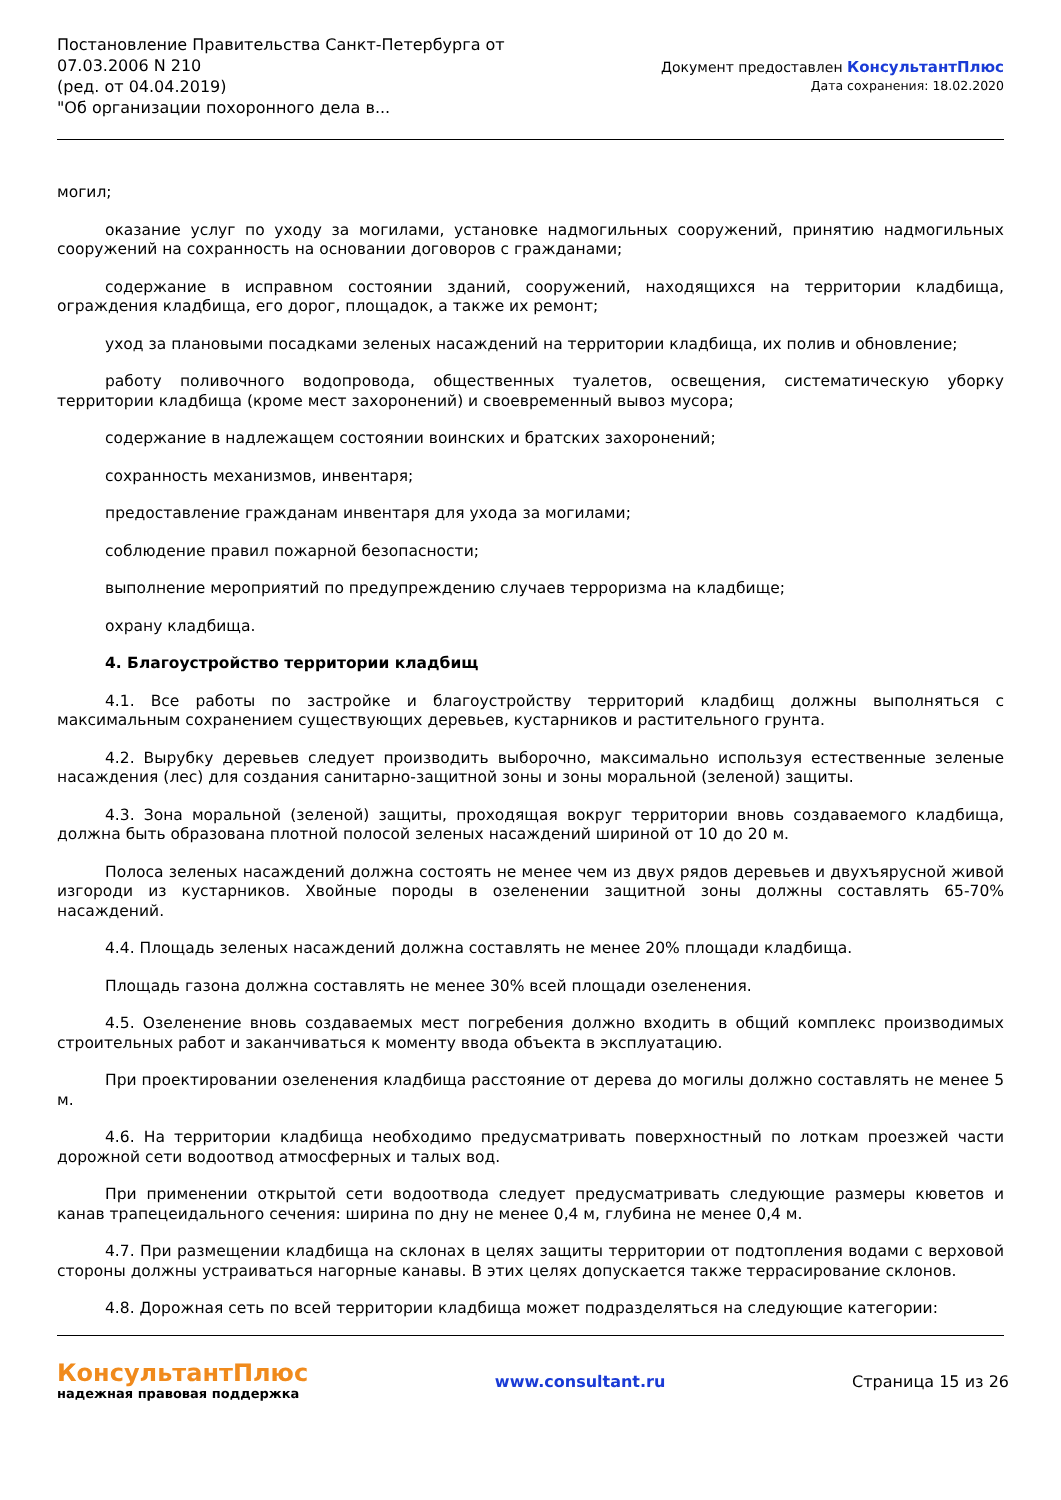Постановление Правительства Санкт-Петербурга от
07.03.2006 N 210
(ред. от 04.04.2019)
"Об организации похоронного дела в...
Документ предоставлен КонсультантПлюс
Дата сохранения: 18.02.2020
могил;
оказание услуг по уходу за могилами, установке надмогильных сооружений, принятию надмогильных сооружений на сохранность на основании договоров с гражданами;
содержание в исправном состоянии зданий, сооружений, находящихся на территории кладбища, ограждения кладбища, его дорог, площадок, а также их ремонт;
уход за плановыми посадками зеленых насаждений на территории кладбища, их полив и обновление;
работу поливочного водопровода, общественных туалетов, освещения, систематическую уборку территории кладбища (кроме мест захоронений) и своевременный вывоз мусора;
содержание в надлежащем состоянии воинских и братских захоронений;
сохранность механизмов, инвентаря;
предоставление гражданам инвентаря для ухода за могилами;
соблюдение правил пожарной безопасности;
выполнение мероприятий по предупреждению случаев терроризма на кладбище;
охрану кладбища.
4. Благоустройство территории кладбищ
4.1. Все работы по застройке и благоустройству территорий кладбищ должны выполняться с максимальным сохранением существующих деревьев, кустарников и растительного грунта.
4.2. Вырубку деревьев следует производить выборочно, максимально используя естественные зеленые насаждения (лес) для создания санитарно-защитной зоны и зоны моральной (зеленой) защиты.
4.3. Зона моральной (зеленой) защиты, проходящая вокруг территории вновь создаваемого кладбища, должна быть образована плотной полосой зеленых насаждений шириной от 10 до 20 м.
Полоса зеленых насаждений должна состоять не менее чем из двух рядов деревьев и двухъярусной живой изгороди из кустарников. Хвойные породы в озеленении защитной зоны должны составлять 65-70% насаждений.
4.4. Площадь зеленых насаждений должна составлять не менее 20% площади кладбища.
Площадь газона должна составлять не менее 30% всей площади озеленения.
4.5. Озеленение вновь создаваемых мест погребения должно входить в общий комплекс производимых строительных работ и заканчиваться к моменту ввода объекта в эксплуатацию.
При проектировании озеленения кладбища расстояние от дерева до могилы должно составлять не менее 5 м.
4.6. На территории кладбища необходимо предусматривать поверхностный по лоткам проезжей части дорожной сети водоотвод атмосферных и талых вод.
При применении открытой сети водоотвода следует предусматривать следующие размеры кюветов и канав трапецеидального сечения: ширина по дну не менее 0,4 м, глубина не менее 0,4 м.
4.7. При размещении кладбища на склонах в целях защиты территории от подтопления водами с верховой стороны должны устраиваться нагорные канавы. В этих целях допускается также террасирование склонов.
4.8. Дорожная сеть по всей территории кладбища может подразделяться на следующие категории:
КонсультантПлюс
надежная правовая поддержка
www.consultant.ru Страница 15 из 26